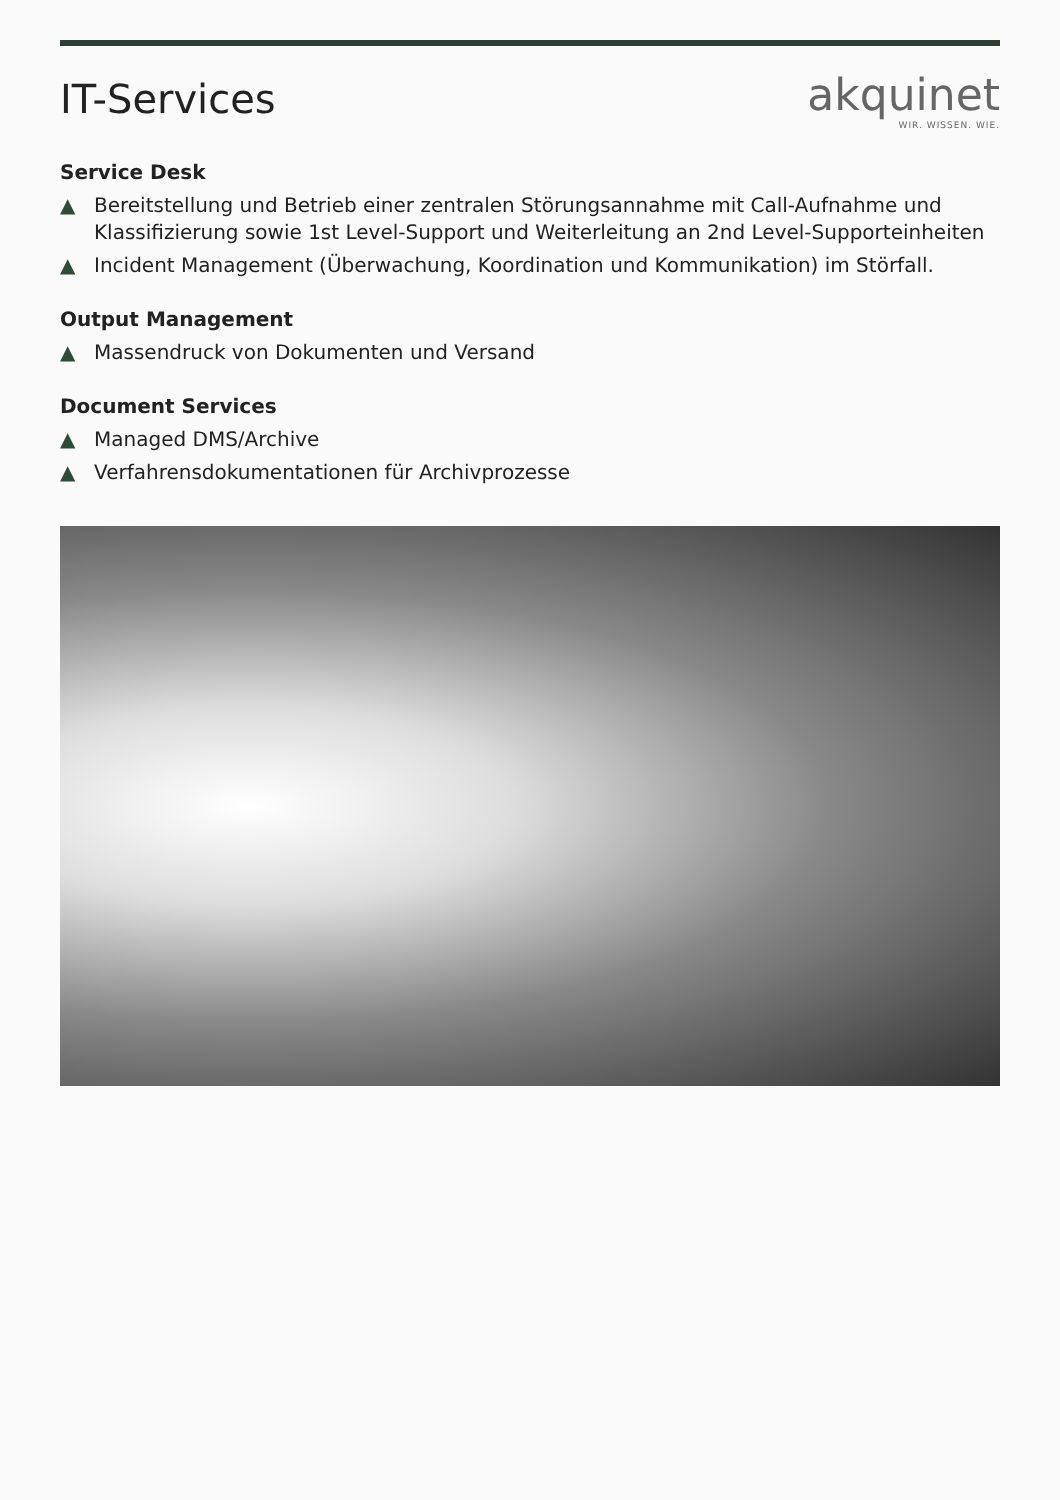IT-Services
akquinet
WIR. WISSEN. WIE.
Service Desk
▲ Bereitstellung und Betrieb einer zentralen Störungsannahme mit Call-Aufnahme und Klassifizierung sowie 1st Level-Support und Weiterleitung an 2nd Level-Supporteinheiten
▲ Incident Management (Überwachung, Koordination und Kommunikation) im Störfall.
Output Management
▲ Massendruck von Dokumenten und Versand
Document Services
▲ Managed DMS/Archive
▲ Verfahrensdokumentationen für Archivprozesse